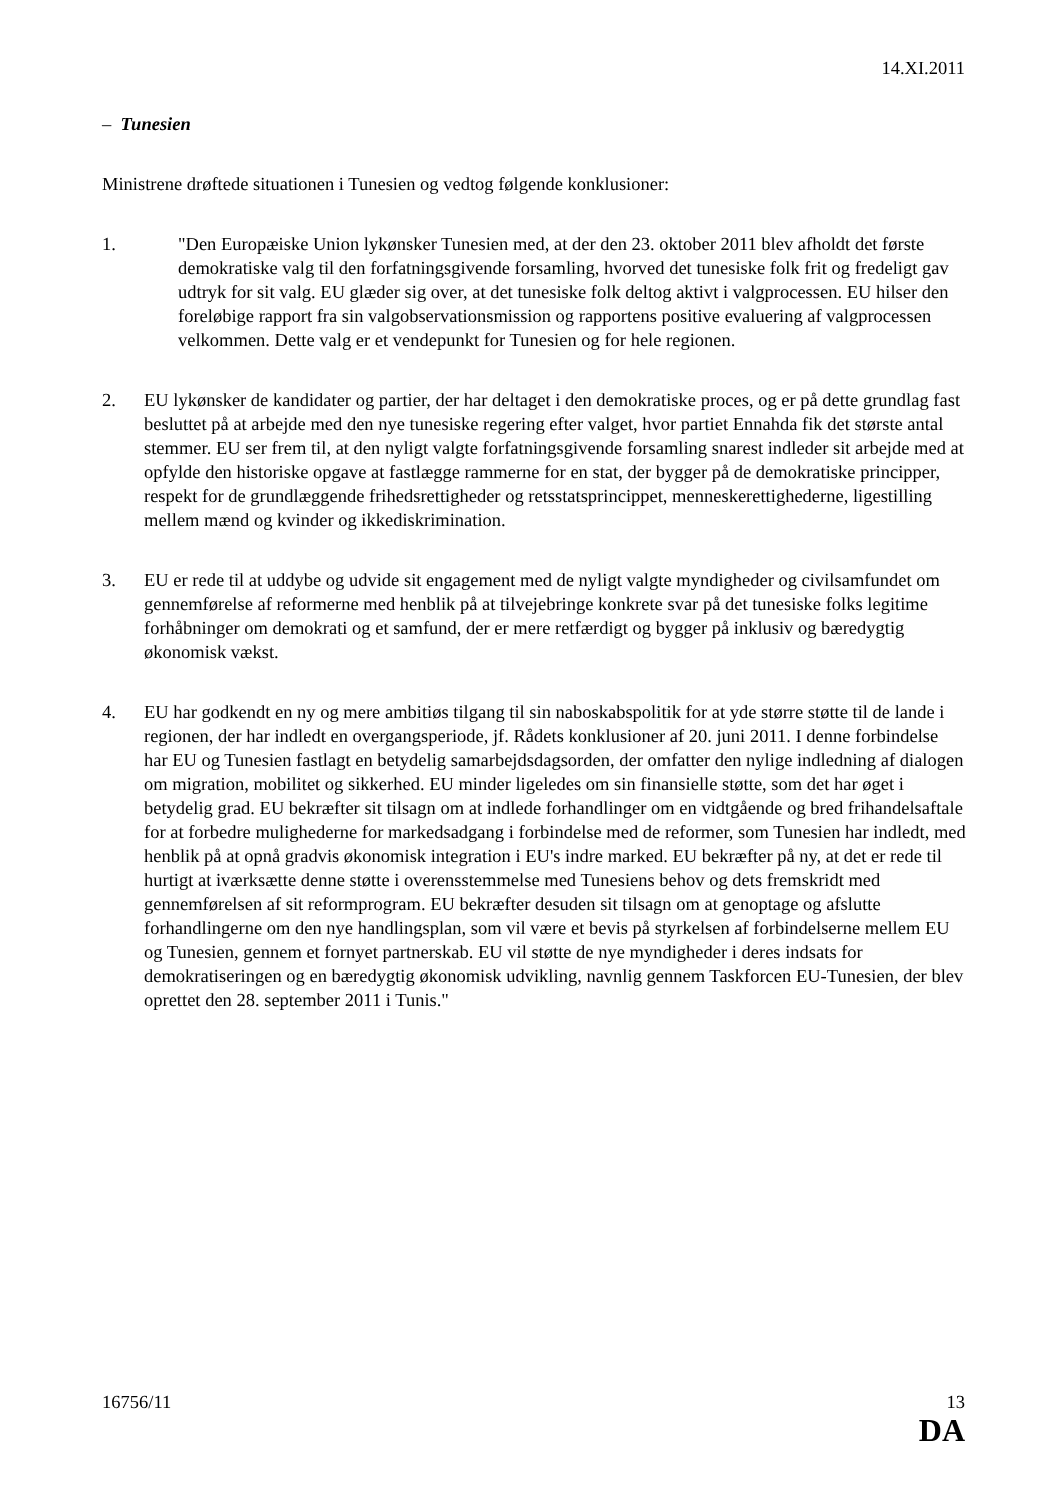14.XI.2011
– Tunesien
Ministrene drøftede situationen i Tunesien og vedtog følgende konklusioner:
1. "Den Europæiske Union lykønsker Tunesien med, at der den 23. oktober 2011 blev afholdt det første demokratiske valg til den forfatningsgivende forsamling, hvorved det tunesiske folk frit og fredeligt gav udtryk for sit valg. EU glæder sig over, at det tunesiske folk deltog aktivt i valgprocessen. EU hilser den foreløbige rapport fra sin valgobservationsmission og rapportens positive evaluering af valgprocessen velkommen. Dette valg er et vendepunkt for Tunesien og for hele regionen.
2. EU lykønsker de kandidater og partier, der har deltaget i den demokratiske proces, og er på dette grundlag fast besluttet på at arbejde med den nye tunesiske regering efter valget, hvor partiet Ennahda fik det største antal stemmer. EU ser frem til, at den nyligt valgte forfatningsgivende forsamling snarest indleder sit arbejde med at opfylde den historiske opgave at fastlægge rammerne for en stat, der bygger på de demokratiske principper, respekt for de grundlæggende frihedsrettigheder og retsstatsprincippet, menneskerettighederne, ligestilling mellem mænd og kvinder og ikkediskrimination.
3. EU er rede til at uddybe og udvide sit engagement med de nyligt valgte myndigheder og civilsamfundet om gennemførelse af reformerne med henblik på at tilvejebringe konkrete svar på det tunesiske folks legitime forhåbninger om demokrati og et samfund, der er mere retfærdigt og bygger på inklusiv og bæredygtig økonomisk vækst.
4. EU har godkendt en ny og mere ambitiøs tilgang til sin naboskabspolitik for at yde større støtte til de lande i regionen, der har indledt en overgangsperiode, jf. Rådets konklusioner af 20. juni 2011. I denne forbindelse har EU og Tunesien fastlagt en betydelig samarbejdsdagsorden, der omfatter den nylige indledning af dialogen om migration, mobilitet og sikkerhed. EU minder ligeledes om sin finansielle støtte, som det har øget i betydelig grad. EU bekræfter sit tilsagn om at indlede forhandlinger om en vidtgående og bred frihandelsaftale for at forbedre mulighederne for markedsadgang i forbindelse med de reformer, som Tunesien har indledt, med henblik på at opnå gradvis økonomisk integration i EU's indre marked. EU bekræfter på ny, at det er rede til hurtigt at iværksætte denne støtte i overensstemmelse med Tunesiens behov og dets fremskridt med gennemførelsen af sit reformprogram. EU bekræfter desuden sit tilsagn om at genoptage og afslutte forhandlingerne om den nye handlingsplan, som vil være et bevis på styrkelsen af forbindelserne mellem EU og Tunesien, gennem et fornyet partnerskab. EU vil støtte de nye myndigheder i deres indsats for demokratiseringen og en bæredygtig økonomisk udvikling, navnlig gennem Taskforcen EU-Tunesien, der blev oprettet den 28. september 2011 i Tunis."
16756/11 13
DA